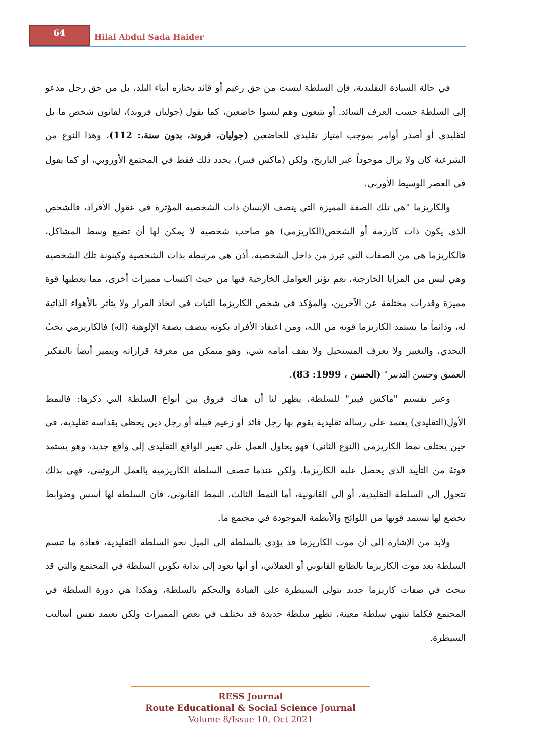64
Hilal Abdul Sada Haider
في حالة السيادة التقليدية، فإن السلطة ليست من حق زعيم أو قائد يختاره أبناء البلد، بل من حق رجل مدعو إلى السلطة حسب العرف السائد. أو يتبعون وهم ليسوا خاضعين، كما يقول (جوليان فروند)، لقانون شخص ما بل لتقليدي أو أصدر أوامر بموجب امتياز تقليدي للخاضعين (جوليان، فروند، بدون سنة،: 112)، وهذا النوع من الشرعية كان ولا يزال موجوداً عبر التاريخ، ولكن (ماكس فيبر)، يحدد ذلك فقط في المجتمع الأوروبي، أو كما يقول في العصر الوسيط الأوربي.
والكاريزما "هي تلك الصفة المميزة التي يتصف الإنسان ذات الشخصية المؤثرة في عقول الأفراد، فالشخص الذي يكون ذات كارزمة أو الشخص(الكاريزمي) هو صاحب شخصية لا يمكن لها أن تضيع وسط المشاكل، فالكاريزما هي من الصفات التي تبرز من داخل الشخصية، أذن هي مرتبطة بذات الشخصية وكينونة تلك الشخصية وهي ليس من المزايا الخارجية، نعم تؤثر العوامل الخارجية فيها من حيث اكتساب مميزات أخرى، مما يعطيها قوة مميزة وقدرات مختلفة عن الآخرين، والمؤكد في شخص الكاريزما الثبات في اتخاذ القرار ولا يتأثر بالأهواء الذاتية له، ودائماً ما يستمد الكاريزما قوته من الله، ومن اعتقاد الأفراد بكونه يتصف بصفة الإلوهية (اله) فالكاريزمي يحبُ التحدي، والتغيير ولا يعرف المستحيل ولا يقف أمامه شي، وهو متمكن من معرفة قراراته ويتميز أيضاً بالتفكير العميق وحسن التدبير" (الحسن ، 1999: 83).
وعبر تقسيم "ماكس فيبر" للسلطة، يظهر لنا أن هناك فروق بين أنواع السلطة التي ذكرها: فالنمط الأول(التقليدي) يعتمد على رسالة تقليدية يقوم بها رجل قائد أو زعيم قبيلة أو رجل دين يحظى بقداسة تقليدية، في حين يختلف نمط الكاريزمي (النوع الثاني) فهو يحاول العمل على تغيير الواقع التقليدي إلى واقع جديد، وهو يستمد قوتهُ من التأييد الذي يحصل عليه الكاريزما، ولكن عندما تتصف السلطة الكاريزمية بالعمل الروتيني، فهي بذلك تتحول إلى السلطة التقليدية، أو إلى القانونية، أما النمط الثالث، النمط القانوني، فان السلطة لها أسس وضوابط تخضع لها تستمد قوتها من اللوائح والأنظمة الموجودة في مجتمع ما.
ولابد من الإشارة إلى أن موت الكاريزما قد يؤدي بالسلطة إلى الميل نحو السلطة التقليدية، فعادة ما تتسم السلطة بعد موت الكاريزما بالطابع القانوني أو العقلاني، أو أنها تعود إلى بداية تكوين السلطة في المجتمع والتي قد تبحث في صفات كاريزما جديد يتولى السيطرة على القيادة والتحكم بالسلطة، وهكذا هي دورة السلطة في المجتمع فكلما تنتهي سلطة معينة، تظهر سلطة جديدة قد تختلف في بعض المميزات ولكن تعتمد نفس أساليب السيطرة.
RESS Journal
Route Educational & Social Science Journal
Volume 8/Issue 10, Oct 2021